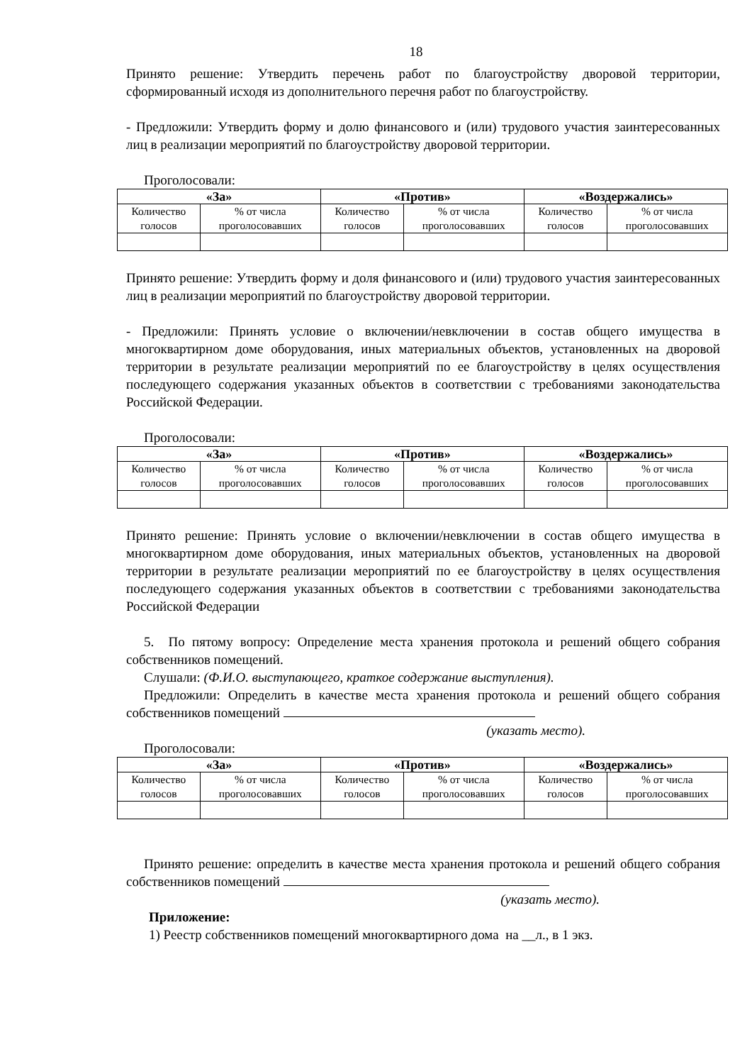18
Принято решение: Утвердить перечень работ по благоустройству дворовой территории, сформированный исходя из дополнительного перечня работ по благоустройству.
- Предложили: Утвердить форму и долю финансового и (или) трудового участия заинтересованных лиц в реализации мероприятий по благоустройству дворовой территории.
Проголосовали:
| «За» | | «Против» | | «Воздержались» | |
| --- | --- | --- | --- | --- | --- |
| Количество голосов | % от числа проголосовавших | Количество голосов | % от числа проголосовавших | Количество голосов | % от числа проголосовавших |
Принято решение: Утвердить форму и доля финансового и (или) трудового участия заинтересованных лиц в реализации мероприятий по благоустройству дворовой территории.
- Предложили: Принять условие о включении/невключении в состав общего имущества в многоквартирном доме оборудования, иных материальных объектов, установленных на дворовой территории в результате реализации мероприятий по ее благоустройству в целях осуществления последующего содержания указанных объектов в соответствии с требованиями законодательства Российской Федерации.
Проголосовали:
| «За» | | «Против» | | «Воздержались» | |
| --- | --- | --- | --- | --- | --- |
| Количество голосов | % от числа проголосовавших | Количество голосов | % от числа проголосовавших | Количество голосов | % от числа проголосовавших |
Принято решение: Принять условие о включении/невключении в состав общего имущества в многоквартирном доме оборудования, иных материальных объектов, установленных на дворовой территории в результате реализации мероприятий по ее благоустройству в целях осуществления последующего содержания указанных объектов в соответствии с требованиями законодательства Российской Федерации
5. По пятому вопросу: Определение места хранения протокола и решений общего собрания собственников помещений.
Слушали: (Ф.И.О. выступающего, краткое содержание выступления).
Предложили: Определить в качестве места хранения протокола и решений общего собрания собственников помещений
(указать место).
Проголосовали:
| «За» | | «Против» | | «Воздержались» | |
| --- | --- | --- | --- | --- | --- |
| Количество голосов | % от числа проголосовавших | Количество голосов | % от числа проголосовавших | Количество голосов | % от числа проголосовавших |
Принято решение: определить в качестве места хранения протокола и решений общего собрания собственников помещений
(указать место).
Приложение:
1) Реестр собственников помещений многоквартирного дома на __л., в 1 экз.